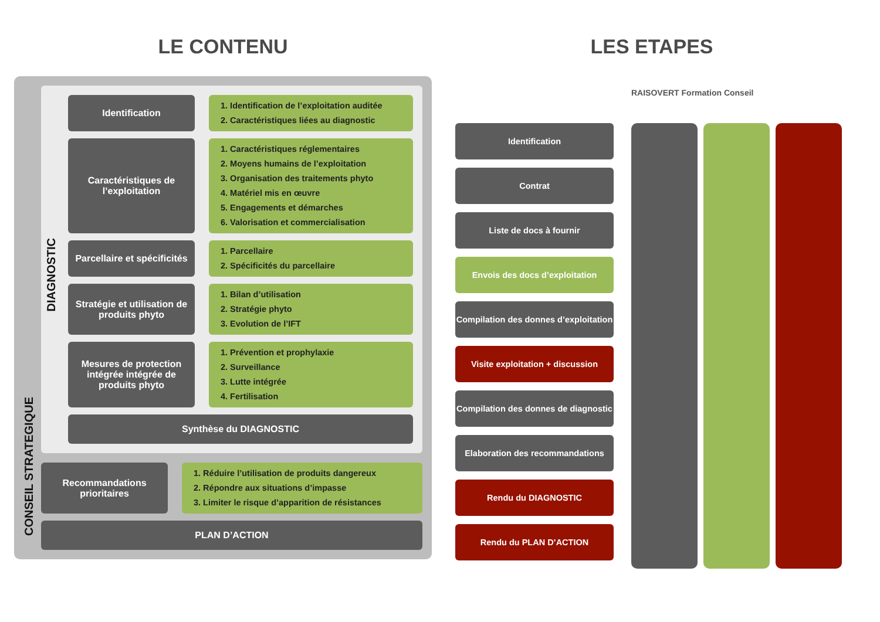LE CONTENU
DIAGNOSTIC
Identification
1. Identification de l’exploitation auditée
2. Caractéristiques liées au diagnostic
Caractéristiques de l’exploitation
1. Caractéristiques réglementaires
2. Moyens humains de l’exploitation
3. Organisation des traitements phyto
4. Matériel mis en œuvre
5. Engagements et démarches
6. Valorisation et commercialisation
Parcellaire et spécificités
1. Parcellaire
2. Spécificités du parcellaire
Stratégie et utilisation de produits phyto
1. Bilan d’utilisation
2. Stratégie phyto
3. Evolution de l’IFT
Mesures de protection intégrée intégrée de produits phyto
1. Prévention et prophylaxie
2. Surveillance
3. Lutte intégrée
4. Fertilisation
Synthèse du DIAGNOSTIC
CONSEIL STRATEGIQUE
Recommandations prioritaires
1. Réduire l’utilisation de produits dangereux
2. Répondre aux situations d’impasse
3. Limiter le risque d’apparition de résistances
PLAN D’ACTION
LES ETAPES
Identification
Contrat
Liste de docs à fournir
Envois des docs d’exploitation
Compilation des donnes d’exploitation
Visite exploitation + discussion
Compilation des donnes de diagnostic
Elaboration des recommandations
Rendu du DIAGNOSTIC
Rendu du PLAN D’ACTION
RAISOVERT Formation Conseil